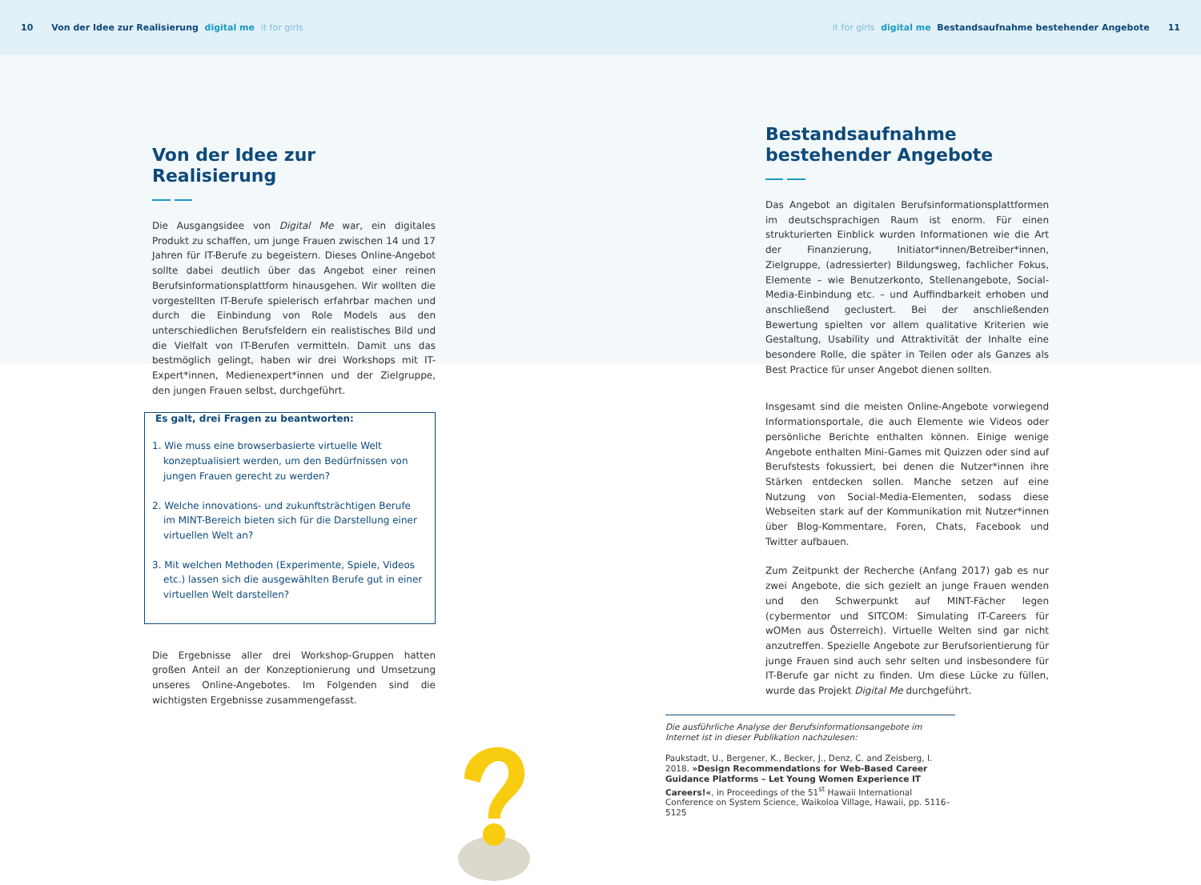10 Von der Idee zur Realisierung digital me it for girls
it for girls digital me Bestandsaufnahme bestehender Angebote 11
Von der Idee zur Realisierung
Die Ausgangsidee von Digital Me war, ein digitales Produkt zu schaffen, um junge Frauen zwischen 14 und 17 Jahren für IT-Berufe zu begeistern. Dieses Online-Angebot sollte dabei deutlich über das Angebot einer reinen Berufsinformationsplattform hinausgehen. Wir wollten die vorgestellten IT-Berufe spielerisch erfahrbar machen und durch die Einbindung von Role Models aus den unterschiedlichen Berufsfeldern ein realistisches Bild und die Vielfalt von IT-Berufen vermitteln. Damit uns das bestmöglich gelingt, haben wir drei Workshops mit IT-Expert*innen, Medienexpert*innen und der Zielgruppe, den jungen Frauen selbst, durchgeführt.
Es galt, drei Fragen zu beantworten:
1. Wie muss eine browserbasierte virtuelle Welt konzeptualisiert werden, um den Bedürfnissen von jungen Frauen gerecht zu werden?
2. Welche innovations- und zukunftsträchtigen Berufe im MINT-Bereich bieten sich für die Darstellung einer virtuellen Welt an?
3. Mit welchen Methoden (Experimente, Spiele, Videos etc.) lassen sich die ausgewählten Berufe gut in einer virtuellen Welt darstellen?
Die Ergebnisse aller drei Workshop-Gruppen hatten großen Anteil an der Konzeptionierung und Umsetzung unseres Online-Angebotes. Im Folgenden sind die wichtigsten Ergebnisse zusammengefasst.
Bestandsaufnahme
bestehender Angebote
Das Angebot an digitalen Berufsinformationsplattformen im deutschsprachigen Raum ist enorm. Für einen strukturierten Einblick wurden Informationen wie die Art der Finanzierung, Initiator*innen/Betreiber*innen, Zielgruppe, (adressierter) Bildungsweg, fachlicher Fokus, Elemente – wie Benutzerkonto, Stellenangebote, Social-Media-Einbindung etc. – und Auffindbarkeit erhoben und anschließend geclustert. Bei der anschließenden Bewertung spielten vor allem qualitative Kriterien wie Gestaltung, Usability und Attraktivität der Inhalte eine besondere Rolle, die später in Teilen oder als Ganzes als Best Practice für unser Angebot dienen sollten.
Insgesamt sind die meisten Online-Angebote vorwiegend Informationsportale, die auch Elemente wie Videos oder persönliche Berichte enthalten können. Einige wenige Angebote enthalten Mini-Games mit Quizzen oder sind auf Berufstests fokussiert, bei denen die Nutzer*innen ihre Stärken entdecken sollen. Manche setzen auf eine Nutzung von Social-Media-Elementen, sodass diese Webseiten stark auf der Kommunikation mit Nutzer*innen über Blog-Kommentare, Foren, Chats, Facebook und Twitter aufbauen.
Zum Zeitpunkt der Recherche (Anfang 2017) gab es nur zwei Angebote, die sich gezielt an junge Frauen wenden und den Schwerpunkt auf MINT-Fächer legen (cybermentor und SITCOM: Simulating IT-Careers für wOMen aus Österreich). Virtuelle Welten sind gar nicht anzutreffen. Spezielle Angebote zur Berufsorientierung für junge Frauen sind auch sehr selten und insbesondere für IT-Berufe gar nicht zu finden. Um diese Lücke zu füllen, wurde das Projekt Digital Me durchgeführt.
Die ausführliche Analyse der Berufsinformationsangebote im Internet ist in dieser Publikation nachzulesen:
Paukstadt, U., Bergener, K., Becker, J., Denz, C. and Zeisberg, I. 2018. »Design Recommendations for Web-Based Career Guidance Platforms – Let Young Women Experience IT Careers!«, in Proceedings of the 51<sup>st</sup> Hawaii International Conference on System Science, Waikoloa Village, Hawaii, pp. 5116–5125